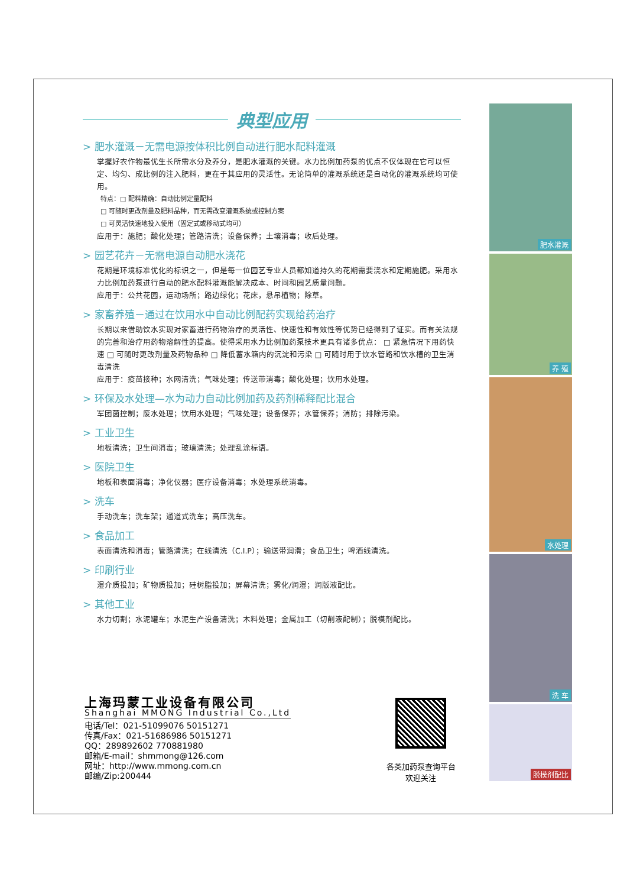典型应用
> 肥水灌溉－无需电源按体积比例自动进行肥水配料灌溉
掌握好农作物最优生长所需水分及养分，是肥水灌溉的关键。水力比例加药泵的优点不仅体现在它可以恒定、均匀、成比例的注入肥料，更在于其应用的灵活性。无论简单的灌溉系统还是自动化的灌溉系统均可使用。
特点：□ 配料精确：自动比例定量配料
□ 可随时更改剂量及肥料品种，而无需改变灌溉系统或控制方案
□ 可灵活快速地投入使用（固定式或移动式均可）
应用于：施肥；酸化处理；管路清洗；设备保养；土壤消毒；收后处理。
> 园艺花卉－无需电源自动肥水浇花
花期是环境标准优化的标识之一，但是每一位园艺专业人员都知道持久的花期需要浇水和定期施肥。采用水力比例加药泵进行自动的肥水配料灌溉能解决成本、时间和园艺质量问题。
应用于：公共花园，运动场所；路边绿化；花床，悬吊植物；除草。
> 家畜养殖－通过在饮用水中自动比例配药实现给药治疗
长期以来借助饮水实现对家畜进行药物治疗的灵活性、快速性和有效性等优势已经得到了证实。而有关法规的完善和治疗用药物溶解性的提高。使得采用水力比例加药泵技术更具有诸多优点： □ 紧急情况下用药快速 □ 可随时更改剂量及药物品种 □ 降低蓄水箱内的沉淀和污染 □ 可随时用于饮水管路和饮水槽的卫生消毒清洗
应用于：疫苗接种；水网清洗；气味处理；传送带消毒；酸化处理；饮用水处理。
> 环保及水处理—水为动力自动比例加药及药剂稀释配比混合
军团菌控制；废水处理；饮用水处理；气味处理；设备保养；水管保养；消防；排除污染。
> 工业卫生
地板清洗；卫生间消毒；玻璃清洗；处理乱涂标语。
> 医院卫生
地板和表面消毒；净化仪器；医疗设备消毒；水处理系统消毒。
> 洗车
手动洗车；洗车架；通道式洗车；高压洗车。
> 食品加工
表面清洗和消毒；管路清洗；在线清洗（C.I.P）；输送带润滑；食品卫生；啤酒线清洗。
> 印刷行业
湿介质投加；矿物质投加；硅树脂投加；屏幕清洗；雾化/润湿；润版液配比。
> 其他工业
水力切割；水泥罐车；水泥生产设备清洗；木料处理；金属加工（切削液配制）；脱模剂配比。
肥水灌溉
养 殖
水处理
洗 车
脱模剂配比
上海玛蒙工业设备有限公司
Shanghai MMONG Industrial Co.,Ltd
电话/Tel：021-51099076 50151271
传真/Fax：021-51686986 50151271
QQ：289892602 770881980
邮箱/E-mail：shmmong@126.com
网址：http://www.mmong.com.cn
邮编/Zip:200444
各类加药泵查询平台
欢迎关注